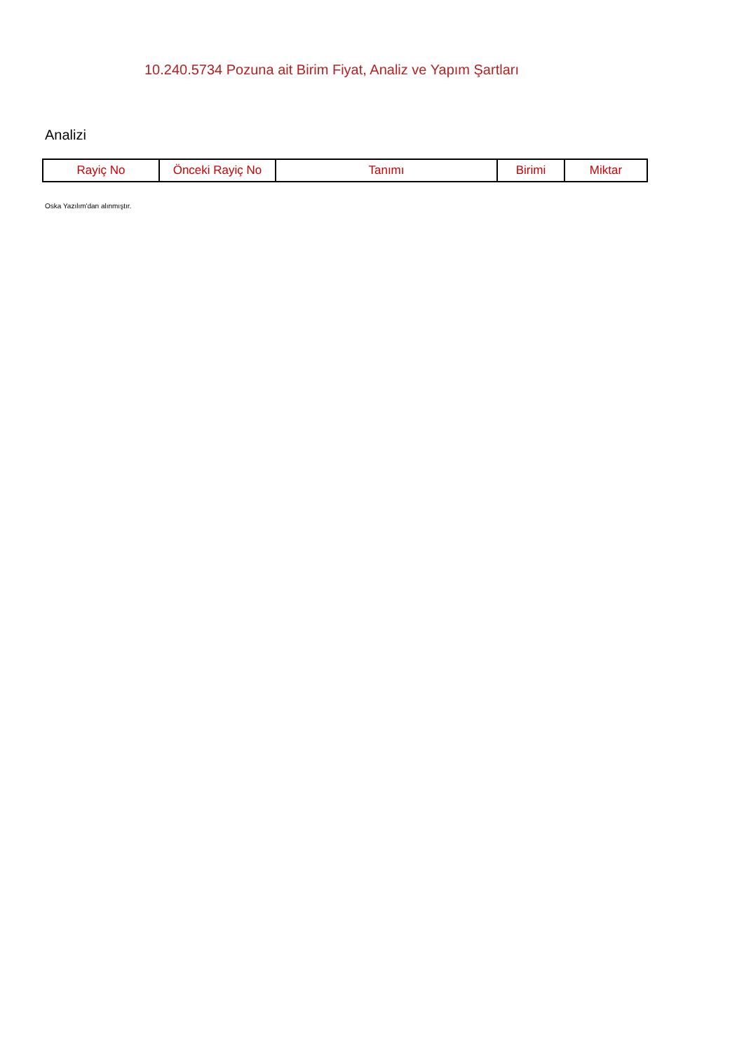10.240.5734 Pozuna ait Birim Fiyat, Analiz ve Yapım Şartları
Analizi
| Rayiç No | Önceki Rayiç No | Tanımı | Birimi | Miktar |
| --- | --- | --- | --- | --- |
Oska Yazılım'dan alınmıştır.